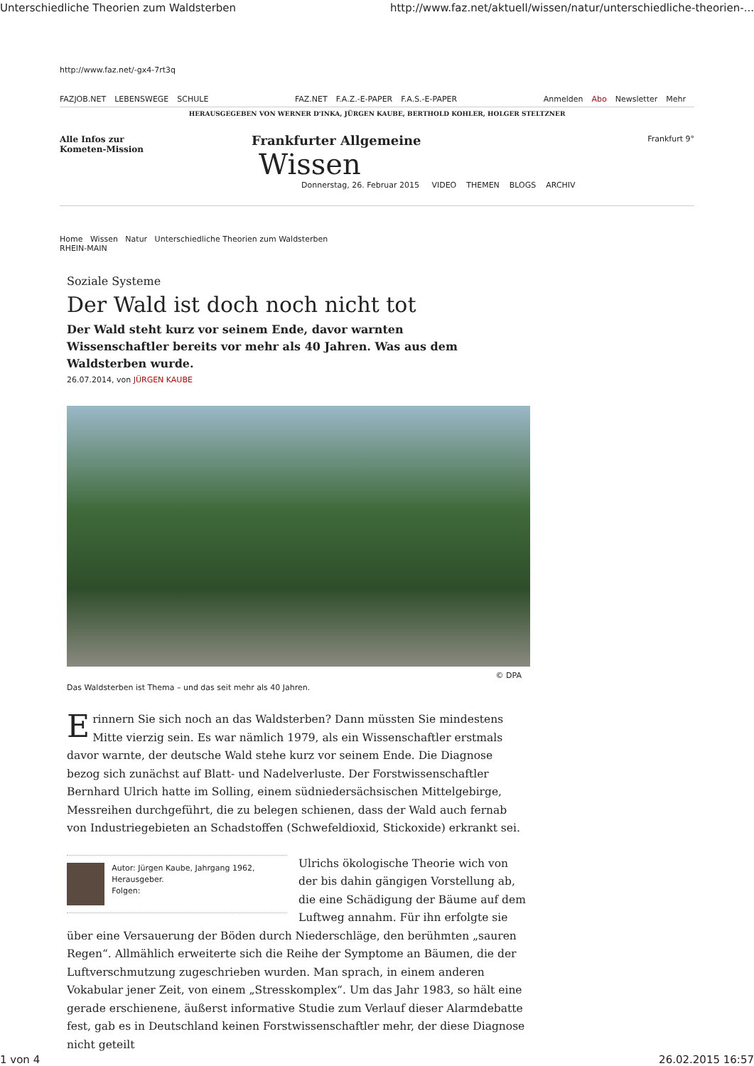Unterschiedliche Theorien zum Waldsterben http://www.faz.net/aktuell/wissen/natur/unterschiedliche-theorien-...
http://www.faz.net/-gx4-7rt3q
FAZJOB.NET LEBENSWEGE SCHULE FAZ.NET F.A.Z.-E-PAPER F.A.S.-E-PAPER
Anmelden Abo Newsletter Mehr
HERAUSGEGEBEN VON WERNER D'INKA, JÜRGEN KAUBE, BERTHOLD KOHLER, HOLGER STELTZNER
Alle Infos zur
Kometen-Mission
Frankfurter Allgemeine
Wissen
Donnerstag, 26. Februar 2015 VIDEO THEMEN BLOGS ARCHIV
Frankfurt 9°
Home Wissen Natur Unterschiedliche Theorien zum Waldsterben
RHEIN-MAIN
Soziale Systeme
Der Wald ist doch noch nicht tot
Der Wald steht kurz vor seinem Ende, davor warnten Wissenschaftler bereits vor mehr als 40 Jahren. Was aus dem Waldsterben wurde.
26.07.2014, von JÜRGEN KAUBE
© DPA
Das Waldsterben ist Thema – und das seit mehr als 40 Jahren.
Erinnern Sie sich noch an das Waldsterben? Dann müssten Sie mindestens Mitte vierzig sein. Es war nämlich 1979, als ein Wissenschaftler erstmals davor warnte, der deutsche Wald stehe kurz vor seinem Ende. Die Diagnose bezog sich zunächst auf Blatt- und Nadelverluste. Der Forstwissenschaftler Bernhard Ulrich hatte im Solling, einem südniedersächsischen Mittelgebirge, Messreihen durchgeführt, die zu belegen schienen, dass der Wald auch fernab von Industriegebieten an Schadstoffen (Schwefeldioxid, Stickoxide) erkrankt sei.
Autor: Jürgen Kaube, Jahrgang 1962, Herausgeber.
Folgen:
Ulrichs ökologische Theorie wich von der bis dahin gängigen Vorstellung ab, die eine Schädigung der Bäume auf dem Luftweg annahm. Für ihn erfolgte sie über eine Versauerung der Böden durch Niederschläge, den berühmten „sauren Regen“. Allmählich erweiterte sich die Reihe der Symptome an Bäumen, die der Luftverschmutzung zugeschrieben wurden. Man sprach, in einem anderen Vokabular jener Zeit, von einem „Stresskomplex“. Um das Jahr 1983, so hält eine gerade erschienene, äußerst informative Studie zum Verlauf dieser Alarmdebatte fest, gab es in Deutschland keinen Forstwissenschaftler mehr, der diese Diagnose nicht geteilt
1 von 4 26.02.2015 16:57